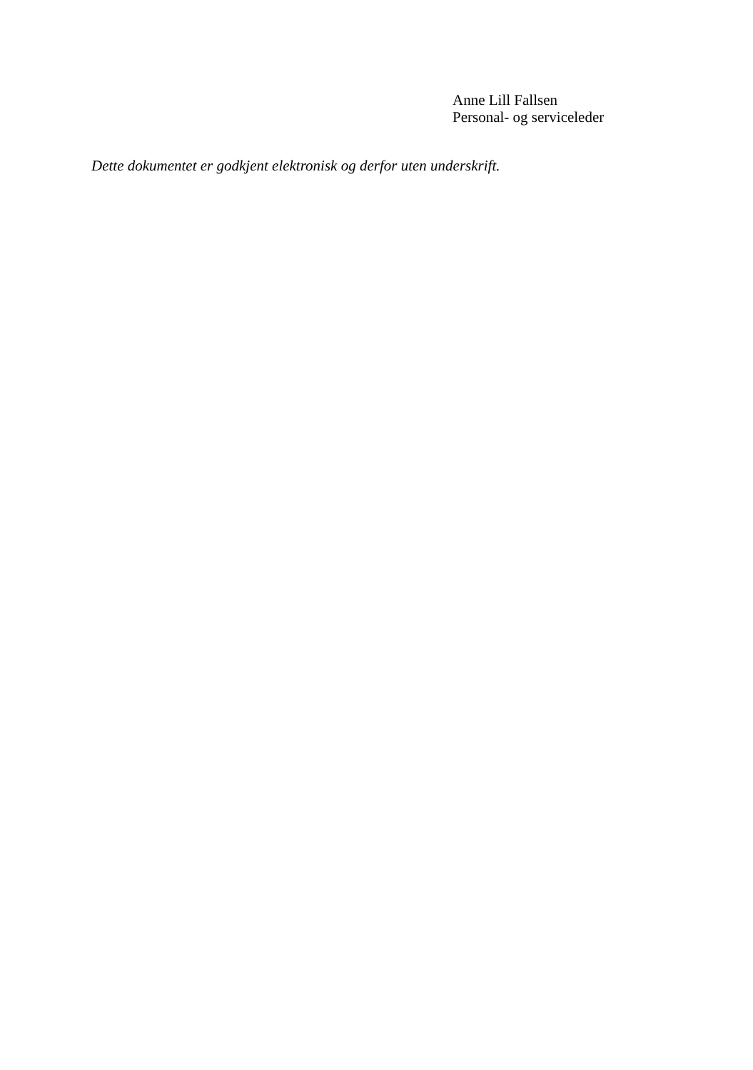Anne Lill Fallsen
Personal- og serviceleder
Dette dokumentet er godkjent elektronisk og derfor uten underskrift.